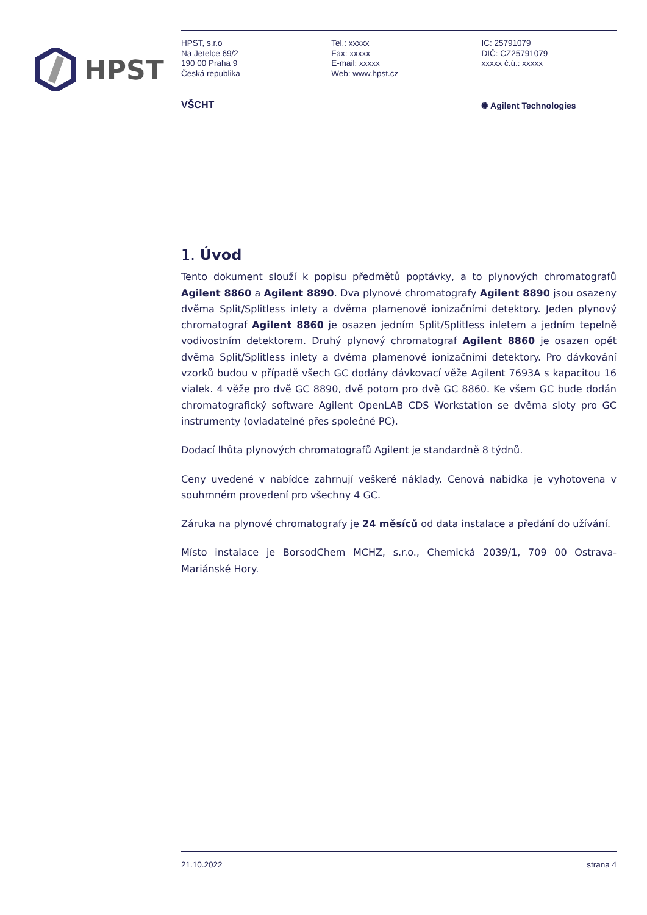HPST
HPST, s.r.o
Na Jetelce 69/2
190 00 Praha 9
Česká republika
Tel.: xxxxx
Fax: xxxxx
E-mail: xxxxx
Web: www.hpst.cz
IC: 25791079
DIČ: CZ25791079
xxxxx č.ú.: xxxxx
VŠCHT ✺ Agilent Technologies
1. Úvod
Tento dokument slouží k popisu předmětů poptávky, a to plynových chromatografů Agilent 8860 a Agilent 8890. Dva plynové chromatografy Agilent 8890 jsou osazeny dvěma Split/Splitless inlety a dvěma plamenově ionizačními detektory. Jeden plynový chromatograf Agilent 8860 je osazen jedním Split/Splitless inletem a jedním tepelně vodivostním detektorem. Druhý plynový chromatograf Agilent 8860 je osazen opět dvěma Split/Splitless inlety a dvěma plamenově ionizačními detektory. Pro dávkování vzorků budou v případě všech GC dodány dávkovací věže Agilent 7693A s kapacitou 16 vialek. 4 věže pro dvě GC 8890, dvě potom pro dvě GC 8860. Ke všem GC bude dodán chromatografický software Agilent OpenLAB CDS Workstation se dvěma sloty pro GC instrumenty (ovladatelné přes společné PC).
Dodací lhůta plynových chromatografů Agilent je standardně 8 týdnů.
Ceny uvedené v nabídce zahrnují veškeré náklady. Cenová nabídka je vyhotovena v souhrnném provedení pro všechny 4 GC.
Záruka na plynové chromatografy je 24 měsíců od data instalace a předání do užívání.
Místo instalace je BorsodChem MCHZ, s.r.o., Chemická 2039/1, 709 00 Ostrava-Mariánské Hory.
21.10.2022 strana 4